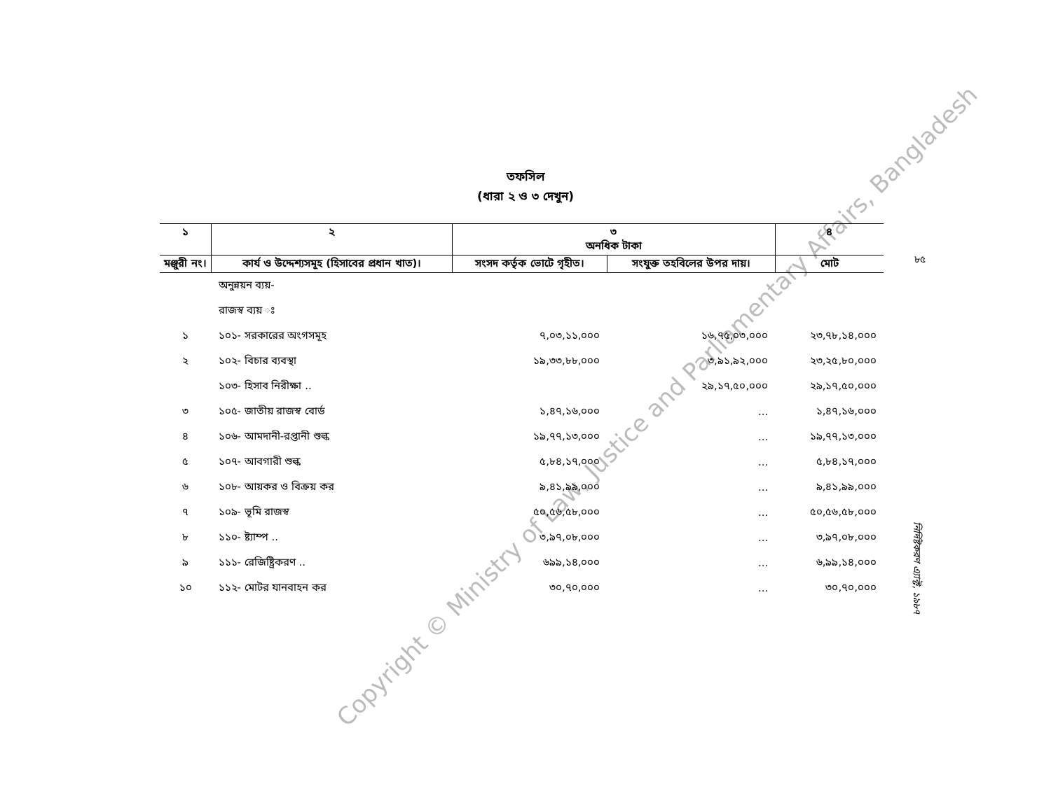Copyright © Ministry of Law, Justice and Parliamentary Affairs, Bangladesh
তফসিল
(ধারা ২ ও ৩ দেখুন)
৮৫
| ১ | ২ | ৩ অনধিক টাকা | | ৪ |
| --- | --- | --- | --- | --- |
| মঞ্জুরী নং। | কার্য ও উদ্দেশ্যসমূহ (হিসাবের প্রধান খাত)। | সংসদ কর্তৃক ভোটে গৃহীত। | সংযুক্ত তহবিলের উপর দায়। | মোট |
| | অনুন্নয়ন ব্যয়- | | | |
| | রাজস্ব ব্যয় ঃ | | | |
| ১ | ১০১- সরকারের অংগসমূহ | ৭,০৩,১১,০০০ | ১৬,৭৫,০৩,০০০ | ২৩,৭৮,১৪,০০০ |
| ২ | ১০২- বিচার ব্যবস্থা | ১৯,৩৩,৮৮,০০০ | ৩,৯১,৯২,০০০ | ২৩,২৫,৮০,০০০ |
| | ১০৩- হিসাব নিরীক্ষা .. | | ২৯,১৭,৫০,০০০ | ২৯,১৭,৫০,০০০ |
| ৩ | ১০৫- জাতীয় রাজস্ব বোর্ড | ১,৪৭,১৬,০০০ | ... | ১,৪৭,১৬,০০০ |
| ৪ | ১০৬- আমদানী-রপ্তানী শুল্ক | ১৯,৭৭,১৩,০০০ | ... | ১৯,৭৭,১৩,০০০ |
| ৫ | ১০৭- আবগারী শুল্ক | ৫,৮৪,১৭,০০০ | ... | ৫,৮৪,১৭,০০০ |
| ৬ | ১০৮- আয়কর ও বিক্রয় কর | ৯,৪১,৯৯,০০০ | ... | ৯,৪১,৯৯,০০০ |
| ৭ | ১০৯- ভূমি রাজস্ব | ৫০,৫৬,৫৮,০০০ | ... | ৫০,৫৬,৫৮,০০০ |
| ৮ | ১১০- ষ্ট্যাম্প .. | ৩,৯৭,০৮,০০০ | ... | ৩,৯৭,০৮,০০০ |
| ৯ | ১১১- রেজিষ্ট্রিকরণ .. | ৬৯৯,১৪,০০০ | ... | ৬,৯৯,১৪,০০০ |
| ১০ | ১১২- মোটর যানবাহন কর | ৩০,৭০,০০০ | ... | ৩০,৭০,০০০ |
নির্দিষ্টকরণ এ্যাক্ট, ১৯৮৭